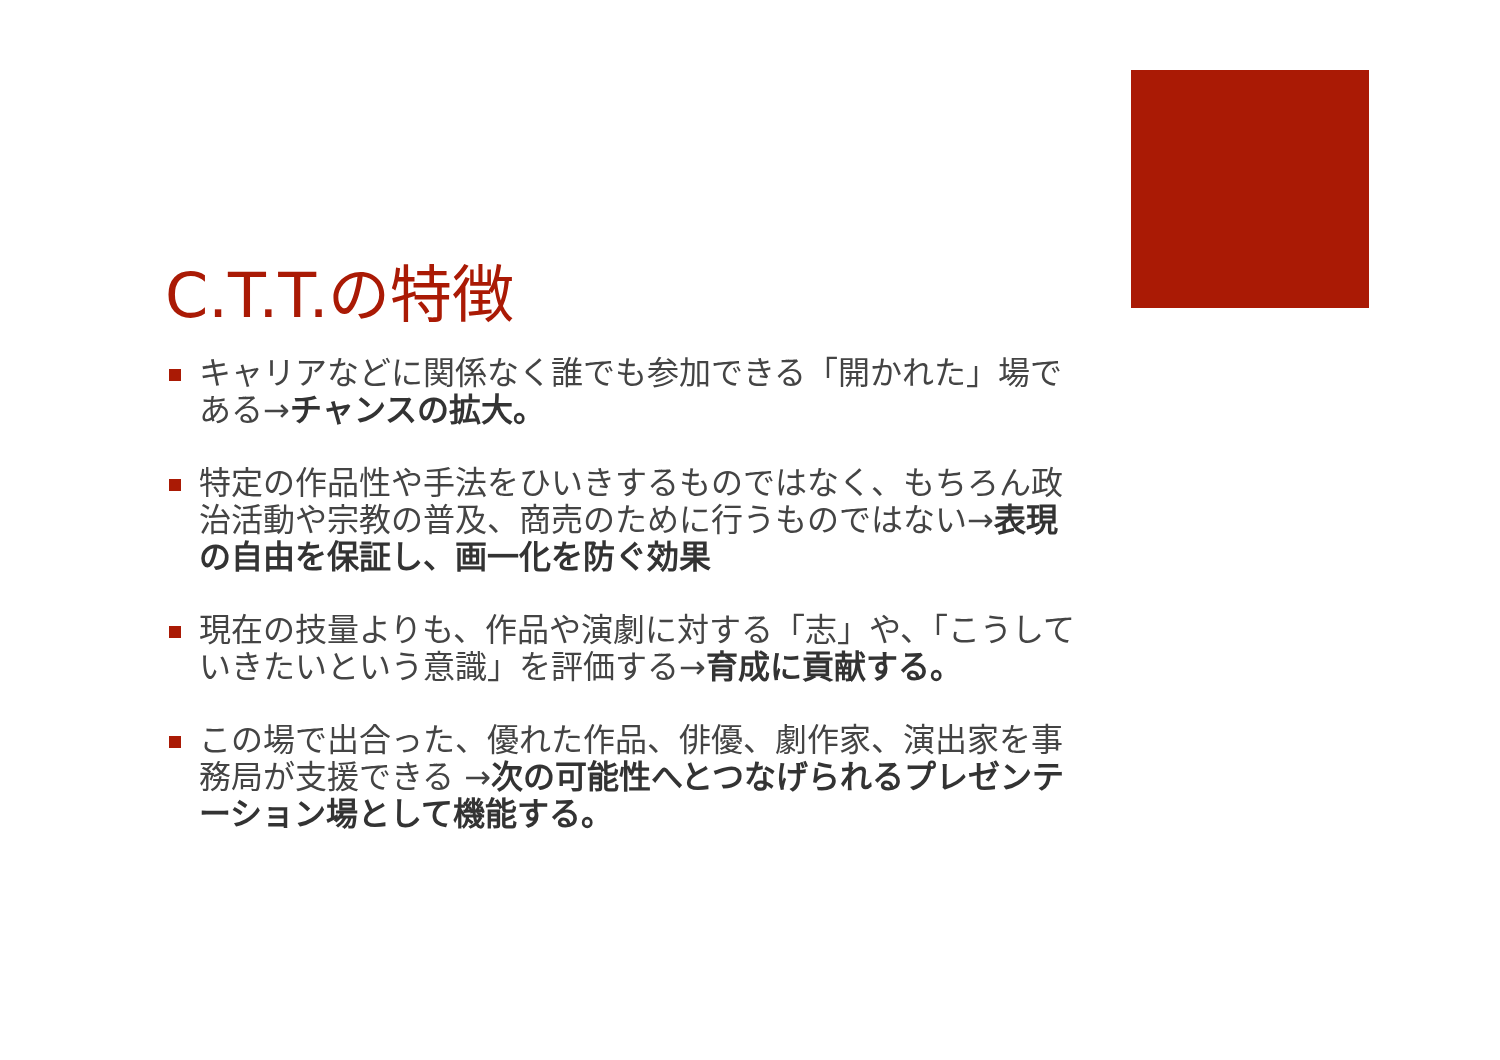C.T.T.の特徴
キャリアなどに関係なく誰でも参加できる「開かれた」場である→チャンスの拡大。
特定の作品性や手法をひいきするものではなく、もちろん政治活動や宗教の普及、商売のために行うものではない→表現の自由を保証し、画一化を防ぐ効果
現在の技量よりも、作品や演劇に対する「志」や、「こうしていきたいという意識」を評価する→育成に貢献する。
この場で出合った、優れた作品、俳優、劇作家、演出家を事務局が支援できる →次の可能性へとつなげられるプレゼンテーション場として機能する。